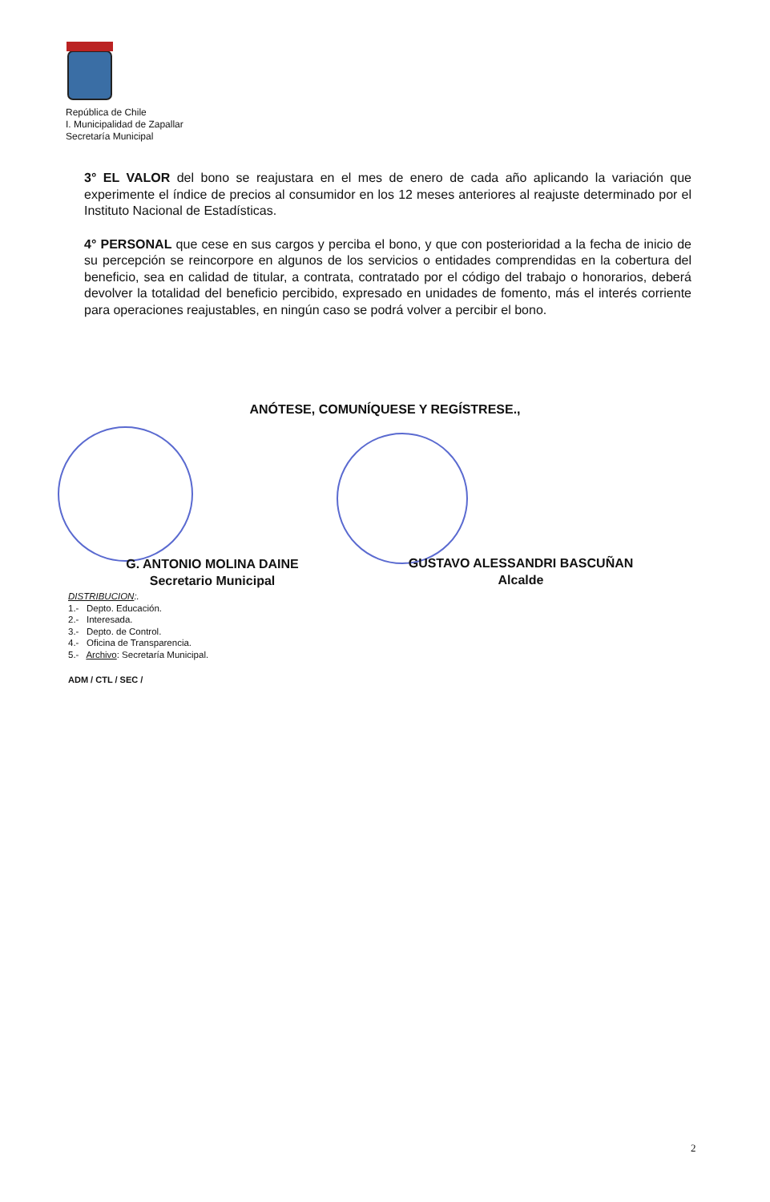República de Chile
I. Municipalidad de Zapallar
Secretaría Municipal
3° EL VALOR del bono se reajustara en el mes de enero de cada año aplicando la variación que experimente el índice de precios al consumidor en los 12 meses anteriores al reajuste determinado por el Instituto Nacional de Estadísticas.
4° PERSONAL que cese en sus cargos y perciba el bono, y que con posterioridad a la fecha de inicio de su percepción se reincorpore en algunos de los servicios o entidades comprendidas en la cobertura del beneficio, sea en calidad de titular, a contrata, contratado por el código del trabajo o honorarios, deberá devolver la totalidad del beneficio percibido, expresado en unidades de fomento, más el interés corriente para operaciones reajustables, en ningún caso se podrá volver a percibir el bono.
ANÓTESE, COMUNÍQUESE Y REGÍSTRESE.,
G. ANTONIO MOLINA DAINE
Secretario Municipal
GUSTAVO ALESSANDRI BASCUÑAN
Alcalde
DISTRIBUCION:.
1.- Depto. Educación.
2.- Interesada.
3.- Depto. de Control.
4.- Oficina de Transparencia.
5.- Archivo: Secretaría Municipal.
ADM / CTL / SEC /
2